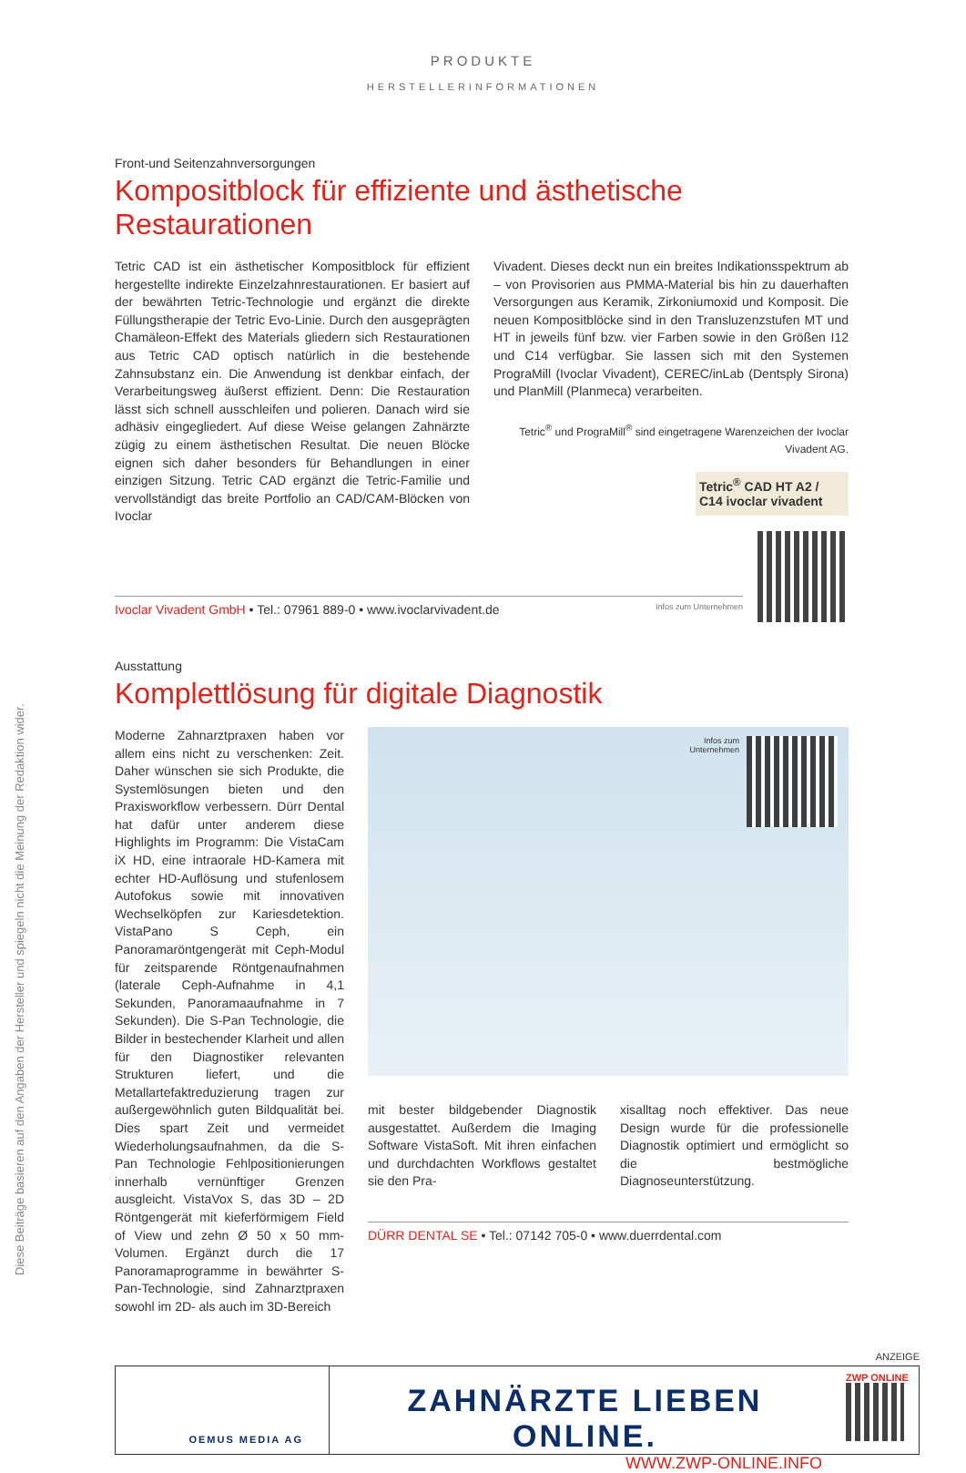PRODUKTE
HERSTELLERINFORMATIONEN
Front-und Seitenzahnversorgungen
Kompositblock für effiziente und ästhetische Restaurationen
Tetric CAD ist ein ästhetischer Kompositblock für effizient hergestellte indirekte Einzelzahnrestaurationen. Er basiert auf der bewährten Tetric-Technologie und ergänzt die direkte Füllungstherapie der Tetric Evo-Linie. Durch den ausgeprägten Chamäleon-Effekt des Materials gliedern sich Restaurationen aus Tetric CAD optisch natürlich in die bestehende Zahnsubstanz ein. Die Anwendung ist denkbar einfach, der Verarbeitungsweg äußerst effizient. Denn: Die Restauration lässt sich schnell ausschleifen und polieren. Danach wird sie adhäsiv eingegliedert. Auf diese Weise gelangen Zahnärzte zügig zu einem ästhetischen Resultat. Die neuen Blöcke eignen sich daher besonders für Behandlungen in einer einzigen Sitzung. Tetric CAD ergänzt die Tetric-Familie und vervollständigt das breite Portfolio an CAD/CAM-Blöcken von Ivoclar
Vivadent. Dieses deckt nun ein breites Indikationsspektrum ab – von Provisorien aus PMMA-Material bis hin zu dauerhaften Versorgungen aus Keramik, Zirkoniumoxid und Komposit. Die neuen Kompositblöcke sind in den Transluzenzstufen MT und HT in jeweils fünf bzw. vier Farben sowie in den Größen I12 und C14 verfügbar. Sie lassen sich mit den Systemen PrograMill (Ivoclar Vivadent), CEREC/inLab (Dentsply Sirona) und PlanMill (Planmeca) verarbeiten.
Tetric<sup>®</sup> und PrograMill<sup>®</sup> sind eingetragene Warenzeichen der Ivoclar Vivadent AG.
Tetric<sup>®</sup> CAD HT A2 / C14 ivoclar vivadent
Ivoclar Vivadent GmbH • Tel.: 07961 889-0 • www.ivoclarvivadent.de Infos zum Unternehmen
Ausstattung
Komplettlösung für digitale Diagnostik
Moderne Zahnarztpraxen haben vor allem eins nicht zu verschenken: Zeit. Daher wünschen sie sich Produkte, die Systemlösungen bieten und den Praxisworkflow verbessern. Dürr Dental hat dafür unter anderem diese Highlights im Programm: Die VistaCam iX HD, eine intraorale HD-Kamera mit echter HD-Auflösung und stufenlosem Autofokus sowie mit innovativen Wechselköpfen zur Kariesdetektion. VistaPano S Ceph, ein Panoramaröntgengerät mit Ceph-Modul für zeitsparende Röntgenaufnahmen (laterale Ceph-Aufnahme in 4,1 Sekunden, Panoramaaufnahme in 7 Sekunden). Die S-Pan Technologie, die Bilder in bestechender Klarheit und allen für den Diagnostiker relevanten Strukturen liefert, und die Metallartefaktreduzierung tragen zur außergewöhnlich guten Bildqualität bei. Dies spart Zeit und vermeidet Wiederholungsaufnahmen, da die S-Pan Technologie Fehlpositionierungen innerhalb vernünftiger Grenzen ausgleicht. VistaVox S, das 3D – 2D Röntgengerät mit kieferförmigem Field of View und zehn Ø 50 x 50 mm-Volumen. Ergänzt durch die 17 Panoramaprogramme in bewährter S-Pan-Technologie, sind Zahnarztpraxen sowohl im 2D- als auch im 3D-Bereich
Infos zum
Unternehmen
mit bester bildgebender Diagnostik ausgestattet. Außerdem die Imaging Software VistaSoft. Mit ihren einfachen und durchdachten Workflows gestaltet sie den Pra-
xisalltag noch effektiver. Das neue Design wurde für die professionelle Diagnostik optimiert und ermöglicht so die bestmögliche Diagnoseunterstützung.
DÜRR DENTAL SE • Tel.: 07142 705-0 • www.duerrdental.com
ANZEIGE
OEMUS MEDIA AG
ZAHNÄRZTE LIEBEN ONLINE.
WWW.ZWP-ONLINE.INFO
ZWP ONLINE
Diese Beiträge basieren auf den Angaben der Hersteller und spiegeln nicht die Meinung der Redaktion wider.